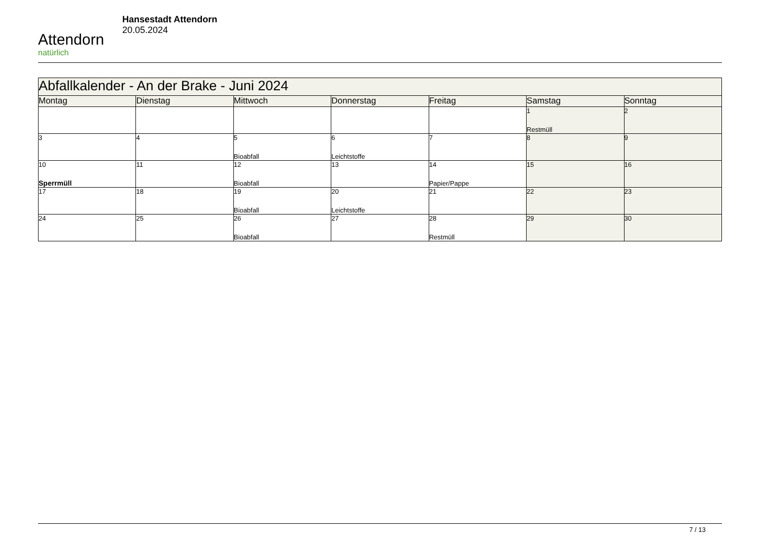Attendorn
natürlich
Hansestadt Attendorn
20.05.2024
| Abfallkalender - An der Brake - Juni 2024 | | | | | | |
| Montag | Dienstag | Mittwoch | Donnerstag | Freitag | Samstag | Sonntag |
| | | | | | 1 Restmüll | 2 |
| 3 | 4 | 5 Bioabfall | 6 Leichtstoffe | 7 | 8 | 9 |
| 10 Sperrmüll | 11 | 12 Bioabfall | 13 | 14 Papier/Pappe | 15 | 16 |
| 17 | 18 | 19 Bioabfall | 20 Leichtstoffe | 21 | 22 | 23 |
| 24 | 25 | 26 Bioabfall | 27 | 28 Restmüll | 29 | 30 |
7 / 13